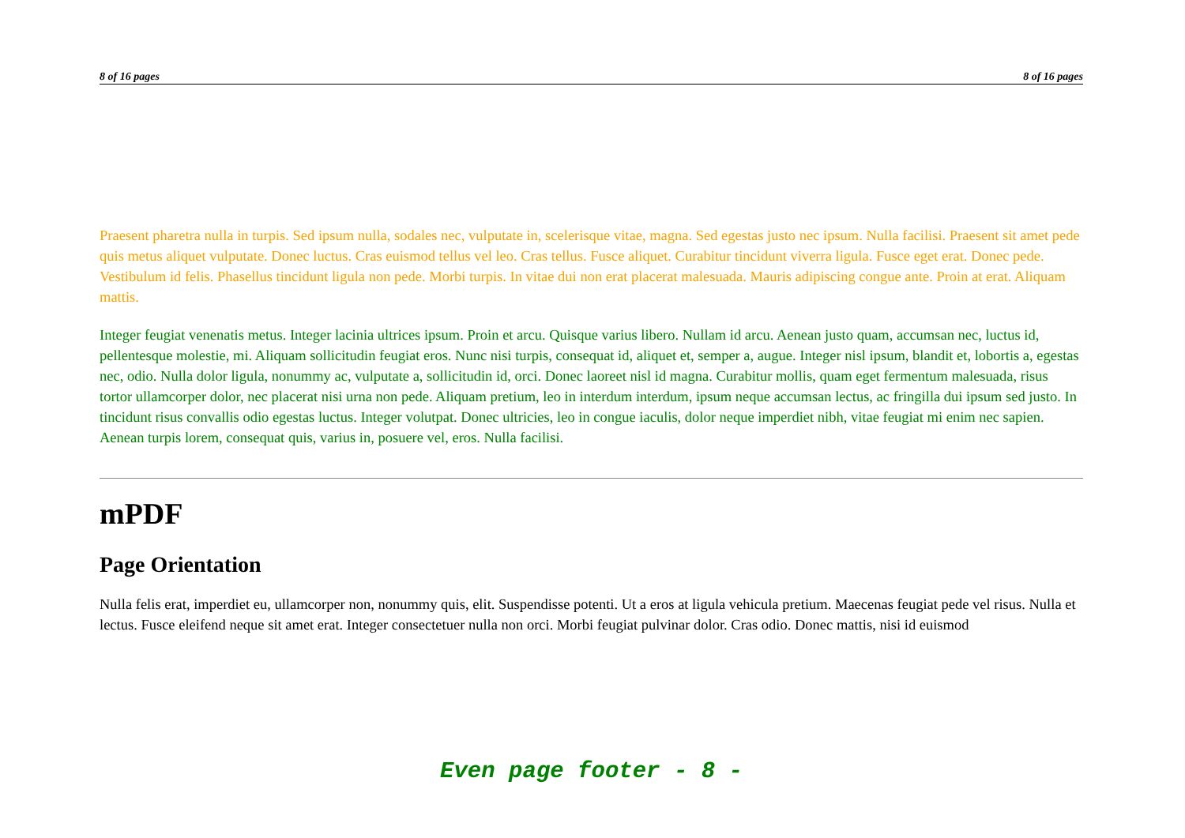8 of 16 pages 8 of 16 pages
Praesent pharetra nulla in turpis. Sed ipsum nulla, sodales nec, vulputate in, scelerisque vitae, magna. Sed egestas justo nec ipsum. Nulla facilisi. Praesent sit amet pede quis metus aliquet vulputate. Donec luctus. Cras euismod tellus vel leo. Cras tellus. Fusce aliquet. Curabitur tincidunt viverra ligula. Fusce eget erat. Donec pede. Vestibulum id felis. Phasellus tincidunt ligula non pede. Morbi turpis. In vitae dui non erat placerat malesuada. Mauris adipiscing congue ante. Proin at erat. Aliquam mattis.
Integer feugiat venenatis metus. Integer lacinia ultrices ipsum. Proin et arcu. Quisque varius libero. Nullam id arcu. Aenean justo quam, accumsan nec, luctus id, pellentesque molestie, mi. Aliquam sollicitudin feugiat eros. Nunc nisi turpis, consequat id, aliquet et, semper a, augue. Integer nisl ipsum, blandit et, lobortis a, egestas nec, odio. Nulla dolor ligula, nonummy ac, vulputate a, sollicitudin id, orci. Donec laoreet nisl id magna. Curabitur mollis, quam eget fermentum malesuada, risus tortor ullamcorper dolor, nec placerat nisi urna non pede. Aliquam pretium, leo in interdum interdum, ipsum neque accumsan lectus, ac fringilla dui ipsum sed justo. In tincidunt risus convallis odio egestas luctus. Integer volutpat. Donec ultricies, leo in congue iaculis, dolor neque imperdiet nibh, vitae feugiat mi enim nec sapien. Aenean turpis lorem, consequat quis, varius in, posuere vel, eros. Nulla facilisi.
mPDF
Page Orientation
Nulla felis erat, imperdiet eu, ullamcorper non, nonummy quis, elit. Suspendisse potenti. Ut a eros at ligula vehicula pretium. Maecenas feugiat pede vel risus. Nulla et lectus. Fusce eleifend neque sit amet erat. Integer consectetuer nulla non orci. Morbi feugiat pulvinar dolor. Cras odio. Donec mattis, nisi id euismod
Even page footer - 8 -